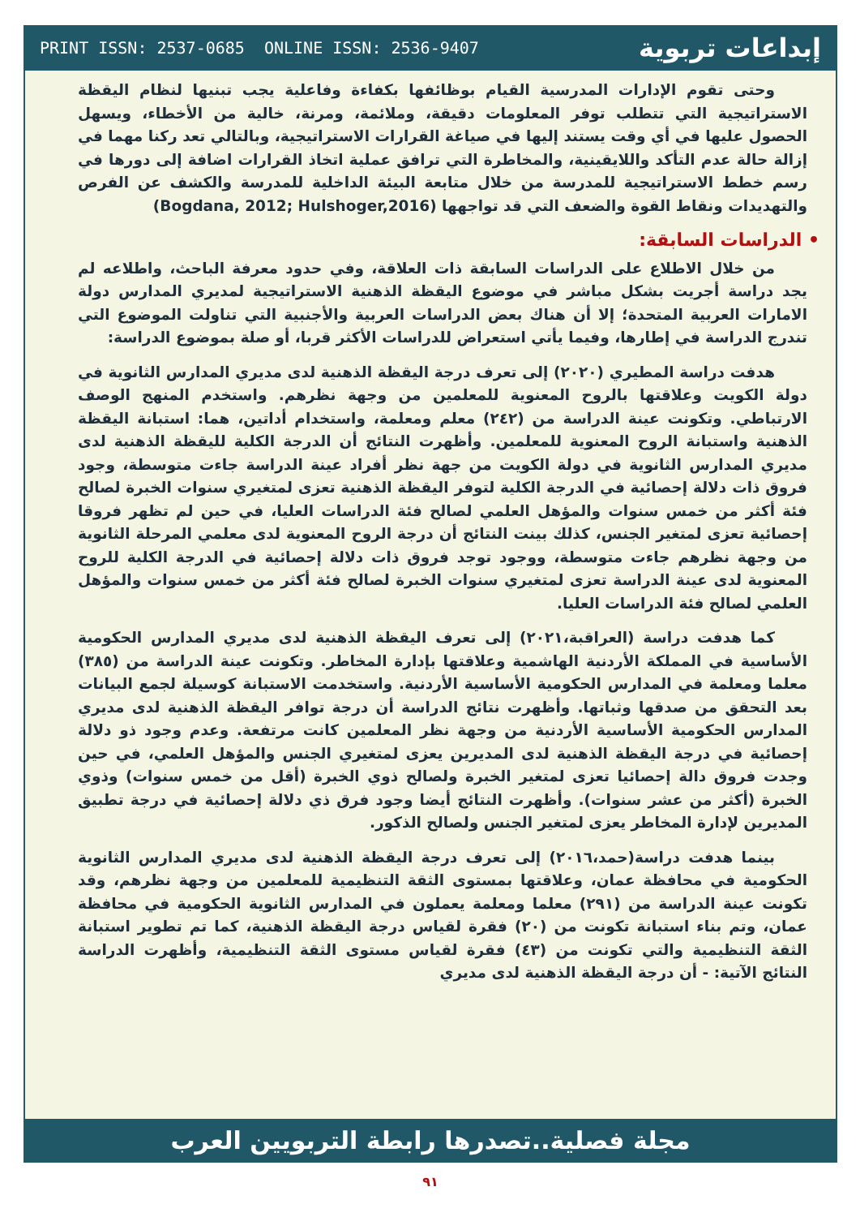PRINT ISSN: 2537-0685 ONLINE ISSN: 2536-9407 إبداعات تربوية
وحتى تقوم الإدارات المدرسية القيام بوظائفها بكفاءة وفاعلية يجب تبنيها لنظام اليقظة الاستراتيجية التي تتطلب توفر المعلومات دقيقة، وملائمة، ومرنة، خالية من الأخطاء، ويسهل الحصول عليها في أي وقت يستند إليها في صياغة القرارات الاستراتيجية، وبالتالي تعد ركنا مهما في إزالة حالة عدم التأكد واللايقينية، والمخاطرة التي ترافق عملية اتخاذ القرارات اضافة إلى دورها في رسم خطط الاستراتيجية للمدرسة من خلال متابعة البيئة الداخلية للمدرسة والكشف عن الفرص والتهديدات ونقاط القوة والضعف التي قد تواجهها (Bogdana, 2012; Hulshoger,2016)
• الدراسات السابقة:
من خلال الاطلاع على الدراسات السابقة ذات العلاقة، وفي حدود معرفة الباحث، واطلاعه لم يجد دراسة أجريت بشكل مباشر في موضوع اليقظة الذهنية الاستراتيجية لمديري المدارس دولة الامارات العربية المتحدة؛ إلا أن هناك بعض الدراسات العربية والأجنبية التي تناولت الموضوع التي تندرج الدراسة في إطارها، وفيما يأتي استعراض للدراسات الأكثر قربا، أو صلة بموضوع الدراسة:
هدفت دراسة المطيري (٢٠٢٠) إلى تعرف درجة اليقظة الذهنية لدى مديري المدارس الثانوية في دولة الكويت وعلاقتها بالروح المعنوية للمعلمين من وجهة نظرهم. واستخدم المنهج الوصف الارتباطي. وتكونت عينة الدراسة من (٢٤٢) معلم ومعلمة، واستخدام أداتين، هما: استبانة اليقظة الذهنية واستبانة الروح المعنوية للمعلمين. وأظهرت النتائج أن الدرجة الكلية لليقظة الذهنية لدى مديري المدارس الثانوية في دولة الكويت من جهة نظر أفراد عينة الدراسة جاءت متوسطة، وجود فروق ذات دلالة إحصائية في الدرجة الكلية لتوفر اليقظة الذهنية تعزى لمتغيري سنوات الخبرة لصالح فئة أكثر من خمس سنوات والمؤهل العلمي لصالح فئة الدراسات العليا، في حين لم تظهر فروقا إحصائية تعزى لمتغير الجنس، كذلك بينت النتائج أن درجة الروح المعنوية لدى معلمي المرحلة الثانوية من وجهة نظرهم جاءت متوسطة، ووجود توجد فروق ذات دلالة إحصائية في الدرجة الكلية للروح المعنوية لدى عينة الدراسة تعزى لمتغيري سنوات الخبرة لصالح فئة أكثر من خمس سنوات والمؤهل العلمي لصالح فئة الدراسات العليا.
كما هدفت دراسة (العراقبة،٢٠٢١) إلى تعرف اليقظة الذهنية لدى مديري المدارس الحكومية الأساسية في المملكة الأردنية الهاشمية وعلاقتها بإدارة المخاطر. وتكونت عينة الدراسة من (٣٨٥) معلما ومعلمة في المدارس الحكومية الأساسية الأردنية. واستخدمت الاستبانة كوسيلة لجمع البيانات بعد التحقق من صدقها وثباتها. وأظهرت نتائج الدراسة أن درجة توافر اليقظة الذهنية لدى مديري المدارس الحكومية الأساسية الأردنية من وجهة نظر المعلمين كانت مرتفعة. وعدم وجود ذو دلالة إحصائية في درجة اليقظة الذهنية لدى المديرين يعزى لمتغيري الجنس والمؤهل العلمي، في حين وجدت فروق دالة إحصائيا تعزى لمتغير الخبرة ولصالح ذوي الخبرة (أقل من خمس سنوات) وذوي الخبرة (أكثر من عشر سنوات). وأظهرت النتائج أيضا وجود فرق ذي دلالة إحصائية في درجة تطبيق المديرين لإدارة المخاطر يعزى لمتغير الجنس ولصالح الذكور.
بينما هدفت دراسة(حمد،٢٠١٦) إلى تعرف درجة اليقظة الذهنية لدى مديري المدارس الثانوية الحكومية في محافظة عمان، وعلاقتها بمستوى الثقة التنظيمية للمعلمين من وجهة نظرهم، وقد تكونت عينة الدراسة من (٢٩١) معلما ومعلمة يعملون في المدارس الثانوية الحكومية في محافظة عمان، وتم بناء استبانة تكونت من (٢٠) فقرة لقياس درجة اليقظة الذهنية، كما تم تطوير استبانة الثقة التنظيمية والتي تكونت من (٤٣) فقرة لقياس مستوى الثقة التنظيمية، وأظهرت الدراسة النتائج الآتية: - أن درجة اليقظة الذهنية لدى مديري
مجلة فصلية..تصدرها رابطة التربويين العرب
٩١